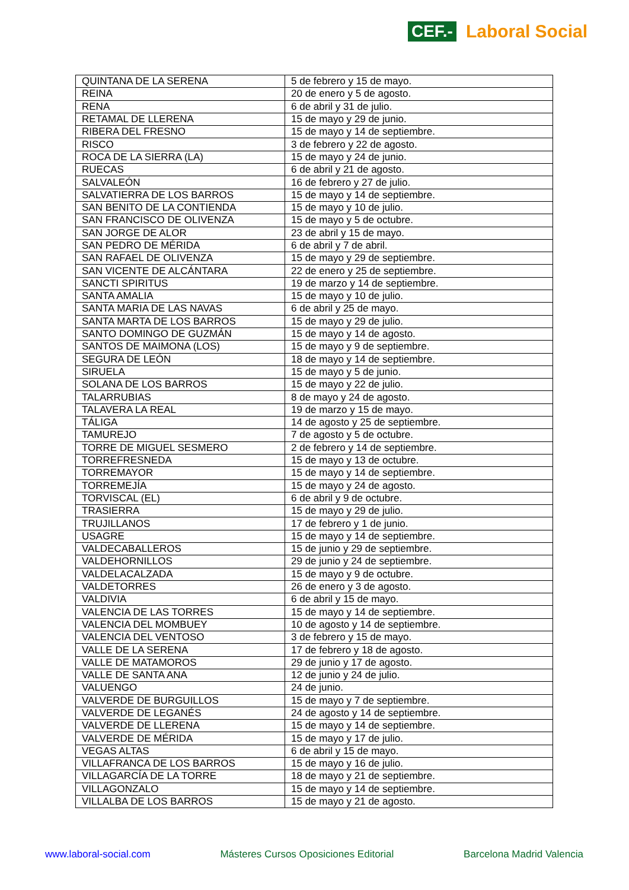CEF.- Laboral Social
| QUINTANA DE LA SERENA | 5 de febrero y 15 de mayo. |
| REINA | 20 de enero y 5 de agosto. |
| RENA | 6 de abril y 31 de julio. |
| RETAMAL DE LLERENA | 15 de mayo y 29 de junio. |
| RIBERA DEL FRESNO | 15 de mayo y 14 de septiembre. |
| RISCO | 3 de febrero y 22 de agosto. |
| ROCA DE LA SIERRA (LA) | 15 de mayo y 24 de junio. |
| RUECAS | 6 de abril y 21 de agosto. |
| SALVALEÓN | 16 de febrero y 27 de julio. |
| SALVATIERRA DE LOS BARROS | 15 de mayo y 14 de septiembre. |
| SAN BENITO DE LA CONTIENDA | 15 de mayo y 10 de julio. |
| SAN FRANCISCO DE OLIVENZA | 15 de mayo y 5 de octubre. |
| SAN JORGE DE ALOR | 23 de abril y 15 de mayo. |
| SAN PEDRO DE MÉRIDA | 6 de abril y 7 de abril. |
| SAN RAFAEL DE OLIVENZA | 15 de mayo y 29 de septiembre. |
| SAN VICENTE DE ALCÁNTARA | 22 de enero y 25 de septiembre. |
| SANCTI SPIRITUS | 19 de marzo y 14 de septiembre. |
| SANTA AMALIA | 15 de mayo y 10 de julio. |
| SANTA MARIA DE LAS NAVAS | 6 de abril y 25 de mayo. |
| SANTA MARTA DE LOS BARROS | 15 de mayo y 29 de julio. |
| SANTO DOMINGO DE GUZMÁN | 15 de mayo y 14 de agosto. |
| SANTOS DE MAIMONA (LOS) | 15 de mayo y 9 de septiembre. |
| SEGURA DE LEÓN | 18 de mayo y 14 de septiembre. |
| SIRUELA | 15 de mayo y 5 de junio. |
| SOLANA DE LOS BARROS | 15 de mayo y 22 de julio. |
| TALARRUBIAS | 8 de mayo y 24 de agosto. |
| TALAVERA LA REAL | 19 de marzo y 15 de mayo. |
| TÁLIGA | 14 de agosto y 25 de septiembre. |
| TAMUREJO | 7 de agosto y 5 de octubre. |
| TORRE DE MIGUEL SESMERO | 2 de febrero y 14 de septiembre. |
| TORREFRESNEDA | 15 de mayo y 13 de octubre. |
| TORREMAYOR | 15 de mayo y 14 de septiembre. |
| TORREMEJÍA | 15 de mayo y 24 de agosto. |
| TORVISCAL (EL) | 6 de abril y 9 de octubre. |
| TRASIERRA | 15 de mayo y 29 de julio. |
| TRUJILLANOS | 17 de febrero y 1 de junio. |
| USAGRE | 15 de mayo y 14 de septiembre. |
| VALDECABALLEROS | 15 de junio y 29 de septiembre. |
| VALDEHORNILLOS | 29 de junio y 24 de septiembre. |
| VALDELACALZADA | 15 de mayo y 9 de octubre. |
| VALDETORRES | 26 de enero y 3 de agosto. |
| VALDIVIA | 6 de abril y 15 de mayo. |
| VALENCIA DE LAS TORRES | 15 de mayo y 14 de septiembre. |
| VALENCIA DEL MOMBUEY | 10 de agosto y 14 de septiembre. |
| VALENCIA DEL VENTOSO | 3 de febrero y 15 de mayo. |
| VALLE DE LA SERENA | 17 de febrero y 18 de agosto. |
| VALLE DE MATAMOROS | 29 de junio y 17 de agosto. |
| VALLE DE SANTA ANA | 12 de junio y 24 de julio. |
| VALUENGO | 24 de junio. |
| VALVERDE DE BURGUILLOS | 15 de mayo y 7 de septiembre. |
| VALVERDE DE LEGANÉS | 24 de agosto y 14 de septiembre. |
| VALVERDE DE LLERENA | 15 de mayo y 14 de septiembre. |
| VALVERDE DE MÉRIDA | 15 de mayo y 17 de julio. |
| VEGAS ALTAS | 6 de abril y 15 de mayo. |
| VILLAFRANCA DE LOS BARROS | 15 de mayo y 16 de julio. |
| VILLAGARCÍA DE LA TORRE | 18 de mayo y 21 de septiembre. |
| VILLAGONZALO | 15 de mayo y 14 de septiembre. |
| VILLALBA DE LOS BARROS | 15 de mayo y 21 de agosto. |
www.laboral-social.com Másteres Cursos Oposiciones Editorial Barcelona Madrid Valencia